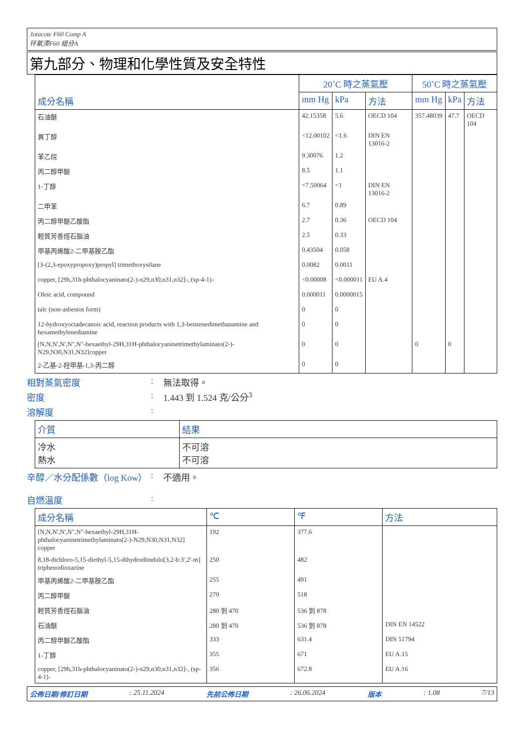Jotacote F60 Comp A
环氧漆F60 组分A
第九部分、物理和化學性質及安全特性
| 成分名稱 | 20˚C 時之蒸氣壓 | | | 50˚C 時之蒸氣壓 | | |
| --- | --- | --- | --- | --- | --- | --- |
| | mm Hg | kPa | 方法 | mm Hg | kPa | 方法 |
| 石油醚 | 42.15358 | 5.6 | OECD 104 | 357.48039 | 47.7 | OECD 104 |
| 異丁醇 | <12.00102 | <1.6 | DIN EN 13016-2 | | | |
| 苯乙烷 | 9.30076 | 1.2 | | | | |
| 丙二醇甲醚 | 8.5 | 1.1 | | | | |
| 1-丁醇 | <7.50064 | <1 | DIN EN 13016-2 | | | |
| 二甲苯 | 6.7 | 0.89 | | | | |
| 丙二醇甲醚乙酸酯 | 2.7 | 0.36 | OECD 104 | | | |
| 輕質芳香烴石腦油 | 2.5 | 0.33 | | | | |
| 甲基丙烯酸2-二甲基胺乙酯 | 0.43504 | 0.058 | | | | |
| [3-(2,3-epoxypropoxy)propyl] trimethoxysilane | 0.0082 | 0.0011 | | | | |
| copper, [29h,31h-phthalocyaninato(2-)-n29,n30,n31,n32]-, (sp-4-1)- | <0.00008 | <0.000011 | EU A.4 | | | |
| Oleic acid, compound | 0.000011 | 0.0000015 | | | | |
| talc (non-asbestos form) | 0 | 0 | | | | |
| 12-hydroxyoctadecanoic acid, reaction products with 1,3-benzenedimethanamine and hexamethylenediamine | 0 | 0 | | | | |
| [N,N,N',N',N",N"-hexaethyl-29H,31H-phthalocyaninetrimethylaminato(2-)-N29,N30,N31,N32]copper | 0 | 0 | | 0 | 0 | |
| 2-乙基-2-羟甲基-1,3-丙二醇 | 0 | 0 | | | | |
相對蒸氣密度: 無法取得。
密度: 1.443 到 1.524 克/公分<sup>3</sup>
溶解度:
| 介質 | 結果 |
| --- | --- |
| 冷水 熱水 | 不可溶 不可溶 |
辛醇／水分配係數（log Kow）: 不適用。
自燃溫度:
| 成分名稱 | ℃ | ℉ | 方法 |
| --- | --- | --- | --- |
| [N,N,N',N',N",N"-hexaethyl-29H,31H-phthalocyaninetrimethylaminato(2-)-N29,N30,N31,N32] copper | 192 | 377.6 | |
| 8,18-dichloro-5,15-diethyl-5,15-dihydrodiindolo[3,2-b:3',2'-m] triphenodioxazine | 250 | 482 | |
| 甲基丙烯酸2-二甲基胺乙酯 | 255 | 491 | |
| 丙二醇甲醚 | 270 | 518 | |
| 輕質芳香烴石腦油 | 280 到 470 | 536 到 878 | |
| 石油醚 | 280 到 470 | 536 到 878 | DIN EN 14522 |
| 丙二醇甲醚乙酸酯 | 333 | 631.4 | DIN 51794 |
| 1-丁醇 | 355 | 671 | EU A.15 |
| copper, [29h,31h-phthalocyaninato(2-)-n29,n30,n31,n32]-, (sp-4-1)- | 356 | 672.8 | EU A.16 |
公佈日期/修訂日期: 25.11.2024 先前公佈日期: 26.06.2024 版本: 1.08 7/13